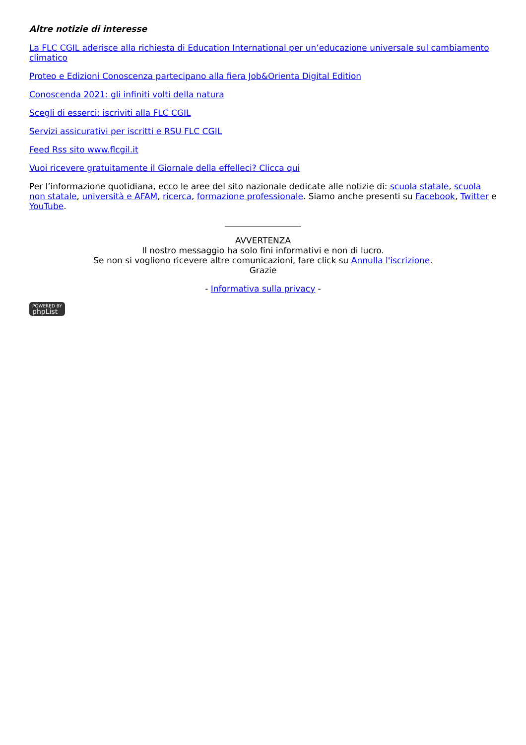Altre notizie di interesse
La FLC CGIL aderisce alla richiesta di Education International per un’educazione universale sul cambiamento climatico
Proteo e Edizioni Conoscenza partecipano alla fiera Job&Orienta Digital Edition
Conoscenda 2021: gli infiniti volti della natura
Scegli di esserci: iscriviti alla FLC CGIL
Servizi assicurativi per iscritti e RSU FLC CGIL
Feed Rss sito www.flcgil.it
Vuoi ricevere gratuitamente il Giornale della effelleci? Clicca qui
Per l’informazione quotidiana, ecco le aree del sito nazionale dedicate alle notizie di: scuola statale, scuola non statale, università e AFAM, ricerca, formazione professionale. Siamo anche presenti su Facebook, Twitter e YouTube.
AVVERTENZA
Il nostro messaggio ha solo fini informativi e non di lucro.
Se non si vogliono ricevere altre comunicazioni, fare click su Annulla l'iscrizione.
Grazie
- Informativa sulla privacy -
POWERED BY phpList